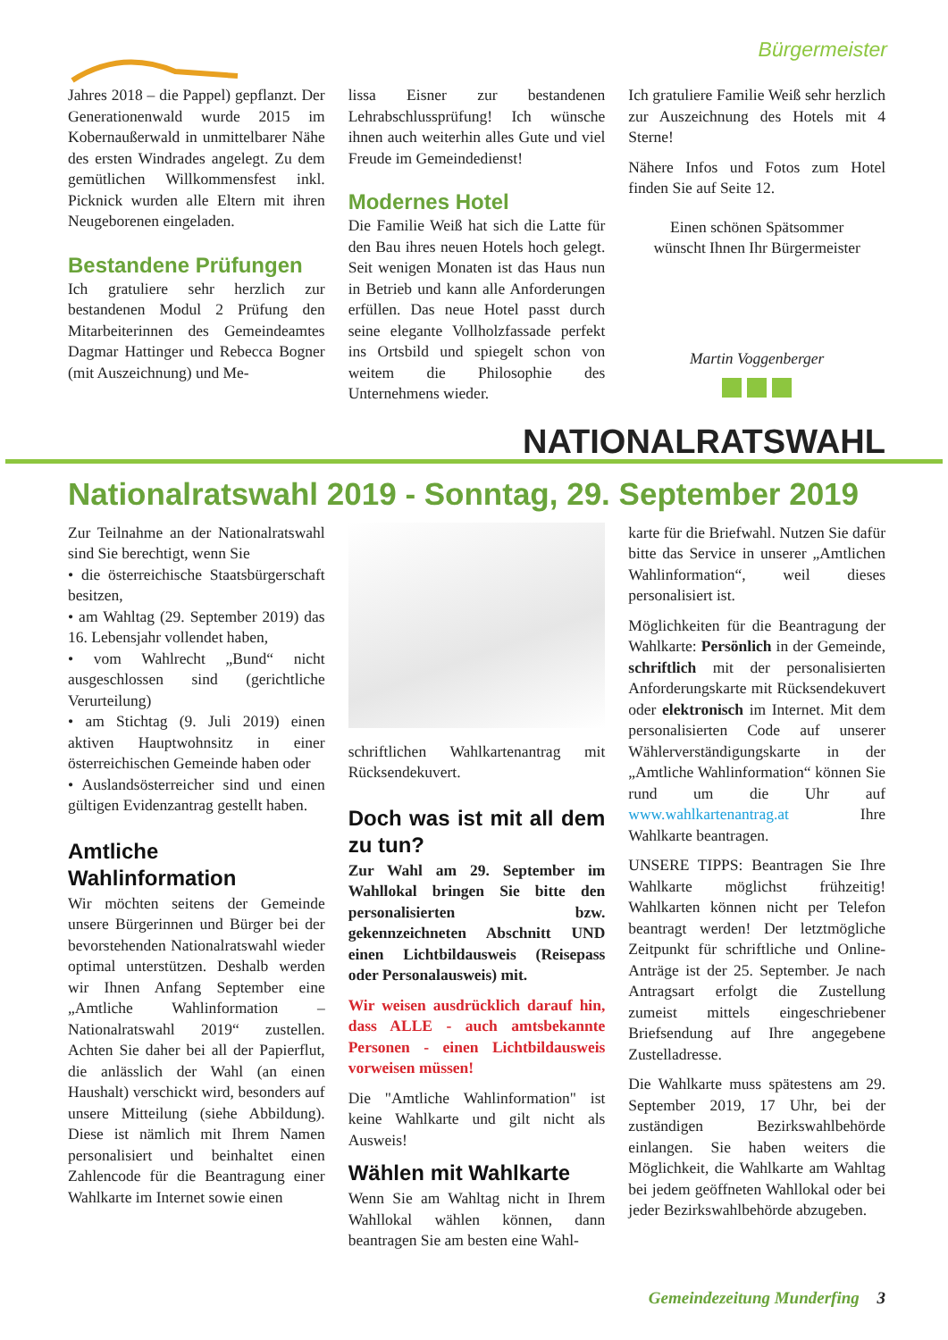Bürgermeister
Jahres 2018 – die Pappel) gepflanzt. Der Generationenwald wurde 2015 im Kobernaußerwald in unmittelbarer Nähe des ersten Windrades angelegt. Zu dem gemütlichen Willkommensfest inkl. Picknick wurden alle Eltern mit ihren Neugeborenen eingeladen.
Bestandene Prüfungen
Ich gratuliere sehr herzlich zur bestandenen Modul 2 Prüfung den Mitarbeiterinnen des Gemeindeamtes Dagmar Hattinger und Rebecca Bogner (mit Auszeichnung) und Me-
lissa Eisner zur bestandenen Lehrabschlussprüfung! Ich wünsche ihnen auch weiterhin alles Gute und viel Freude im Gemeindedienst!
Modernes Hotel
Die Familie Weiß hat sich die Latte für den Bau ihres neuen Hotels hoch gelegt. Seit wenigen Monaten ist das Haus nun in Betrieb und kann alle Anforderungen erfüllen. Das neue Hotel passt durch seine elegante Vollholzfassade perfekt ins Ortsbild und spiegelt schon von weitem die Philosophie des Unternehmens wieder.
Ich gratuliere Familie Weiß sehr herzlich zur Auszeichnung des Hotels mit 4 Sterne!
Nähere Infos und Fotos zum Hotel finden Sie auf Seite 12.
Einen schönen Spätsommer
wünscht Ihnen Ihr Bürgermeister
Martin Voggenberger
NATIONALRATSWAHL
Nationalratswahl 2019 - Sonntag, 29. September 2019
Zur Teilnahme an der Nationalratswahl sind Sie berechtigt, wenn Sie
• die österreichische Staatsbürgerschaft besitzen,
• am Wahltag (29. September 2019) das 16. Lebensjahr vollendet haben,
• vom Wahlrecht „Bund“ nicht ausgeschlossen sind (gerichtliche Verurteilung)
• am Stichtag (9. Juli 2019) einen aktiven Hauptwohnsitz in einer österreichischen Gemeinde haben oder
• Auslandsösterreicher sind und einen gültigen Evidenzantrag gestellt haben.
Amtliche
Wahlinformation
Wir möchten seitens der Gemeinde unsere Bürgerinnen und Bürger bei der bevorstehenden Nationalratswahl wieder optimal unterstützen. Deshalb werden wir Ihnen Anfang September eine „Amtliche Wahlinformation – Nationalratswahl 2019“ zustellen. Achten Sie daher bei all der Papierflut, die anlässlich der Wahl (an einen Haushalt) verschickt wird, besonders auf unsere Mitteilung (siehe Abbildung). Diese ist nämlich mit Ihrem Namen personalisiert und beinhaltet einen Zahlencode für die Beantragung einer Wahlkarte im Internet sowie einen
schriftlichen Wahlkartenantrag mit Rücksendekuvert.
Doch was ist mit all dem zu tun?
Zur Wahl am 29. September im Wahllokal bringen Sie bitte den personalisierten bzw. gekennzeichneten Abschnitt UND einen Lichtbildausweis (Reisepass oder Personalausweis) mit.
Wir weisen ausdrücklich darauf hin, dass ALLE - auch amtsbekannte Personen - einen Lichtbildausweis vorweisen müssen!
Die "Amtliche Wahlinformation" ist keine Wahlkarte und gilt nicht als Ausweis!
Wählen mit Wahlkarte
Wenn Sie am Wahltag nicht in Ihrem Wahllokal wählen können, dann beantragen Sie am besten eine Wahl-
karte für die Briefwahl. Nutzen Sie dafür bitte das Service in unserer „Amtlichen Wahlinformation“, weil dieses personalisiert ist.
Möglichkeiten für die Beantragung der Wahlkarte: Persönlich in der Gemeinde, schriftlich mit der personalisierten Anforderungskarte mit Rücksendekuvert oder elektronisch im Internet. Mit dem personalisierten Code auf unserer Wählerverständigungskarte in der „Amtliche Wahlinformation“ können Sie rund um die Uhr auf www.wahlkartenantrag.at Ihre Wahlkarte beantragen.
UNSERE TIPPS: Beantragen Sie Ihre Wahlkarte möglichst frühzeitig! Wahlkarten können nicht per Telefon beantragt werden! Der letztmögliche Zeitpunkt für schriftliche und Online-Anträge ist der 25. September. Je nach Antragsart erfolgt die Zustellung zumeist mittels eingeschriebener Briefsendung auf Ihre angegebene Zustelladresse.
Die Wahlkarte muss spätestens am 29. September 2019, 17 Uhr, bei der zuständigen Bezirkswahlbehörde einlangen. Sie haben weiters die Möglichkeit, die Wahlkarte am Wahltag bei jedem geöffneten Wahllokal oder bei jeder Bezirkswahlbehörde abzugeben.
Gemeindezeitung Munderfing 3